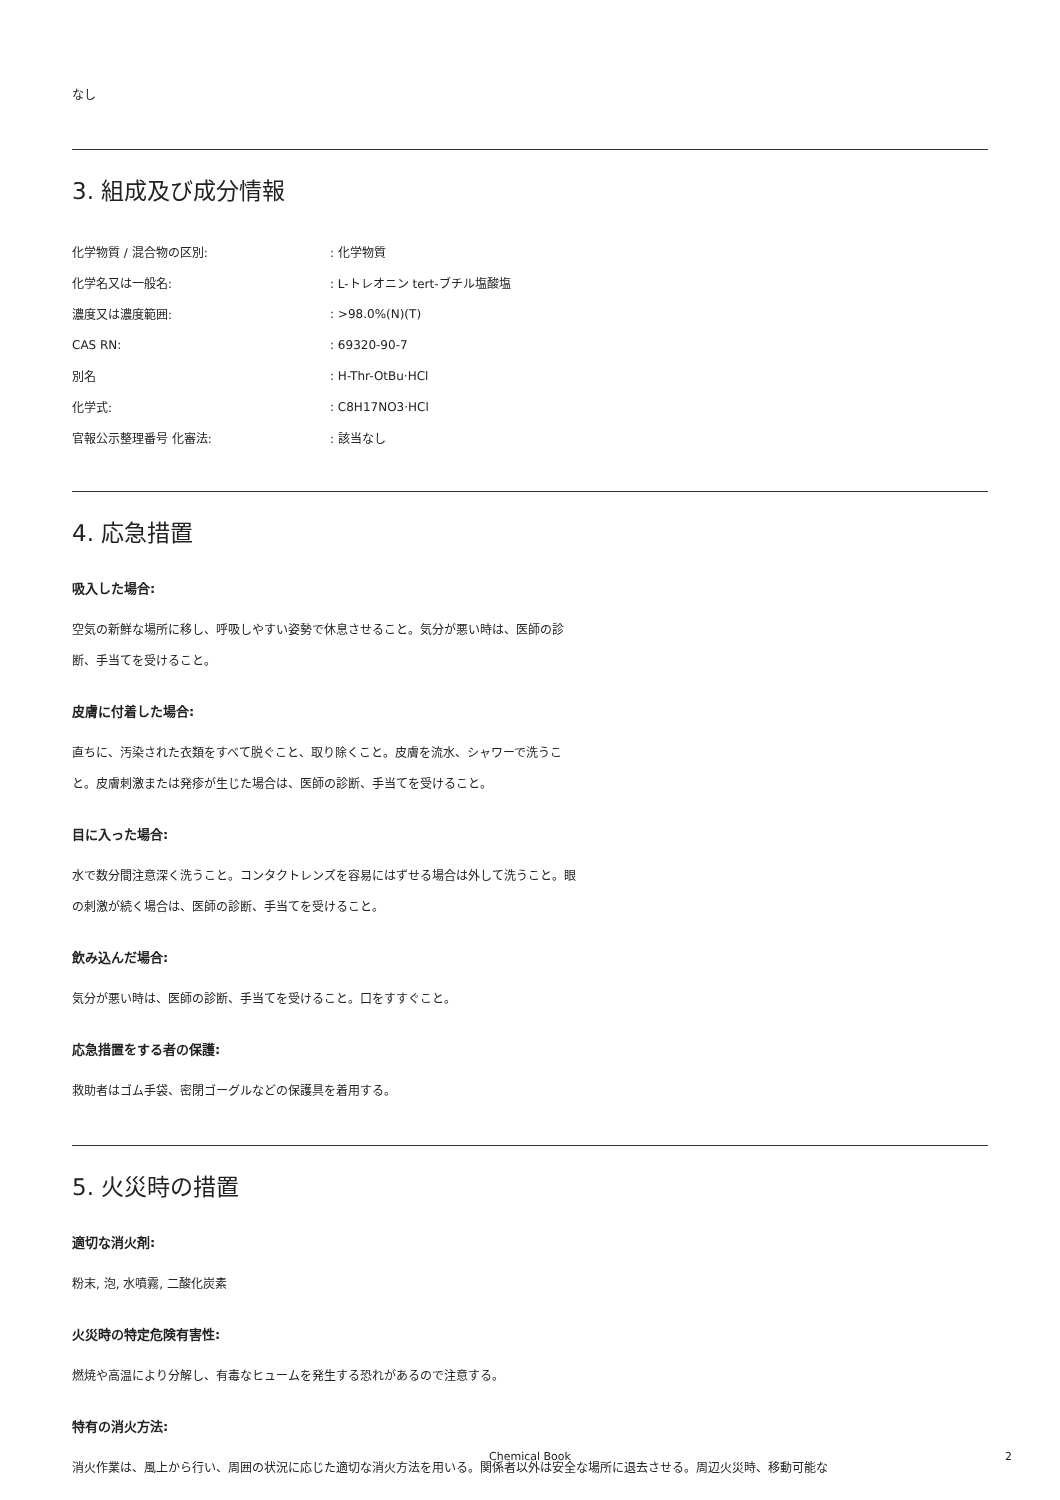なし
3. 組成及び成分情報
| 化学物質 / 混合物の区別: | : 化学物質 |
| 化学名又は一般名: | : L-トレオニン tert-ブチル塩酸塩 |
| 濃度又は濃度範囲: | : >98.0%(N)(T) |
| CAS RN: | : 69320-90-7 |
| 別名 | : H-Thr-OtBu·HCl |
| 化学式: | : C8H17NO3·HCl |
| 官報公示整理番号 化審法: | : 該当なし |
4. 応急措置
吸入した場合:
空気の新鮮な場所に移し、呼吸しやすい姿勢で休息させること。気分が悪い時は、医師の診断、手当てを受けること。
皮膚に付着した場合:
直ちに、汚染された衣類をすべて脱ぐこと、取り除くこと。皮膚を流水、シャワーで洗うこと。皮膚刺激または発疹が生じた場合は、医師の診断、手当てを受けること。
目に入った場合:
水で数分間注意深く洗うこと。コンタクトレンズを容易にはずせる場合は外して洗うこと。眼の刺激が続く場合は、医師の診断、手当てを受けること。
飲み込んだ場合:
気分が悪い時は、医師の診断、手当てを受けること。口をすすぐこと。
応急措置をする者の保護:
救助者はゴム手袋、密閉ゴーグルなどの保護具を着用する。
5. 火災時の措置
適切な消火剤:
粉末, 泡, 水噴霧, 二酸化炭素
火災時の特定危険有害性:
燃焼や高温により分解し、有毒なヒュームを発生する恐れがあるので注意する。
特有の消火方法:
消火作業は、風上から行い、周囲の状況に応じた適切な消火方法を用いる。関係者以外は安全な場所に退去させる。周辺火災時、移動可能な
Chemical Book 2